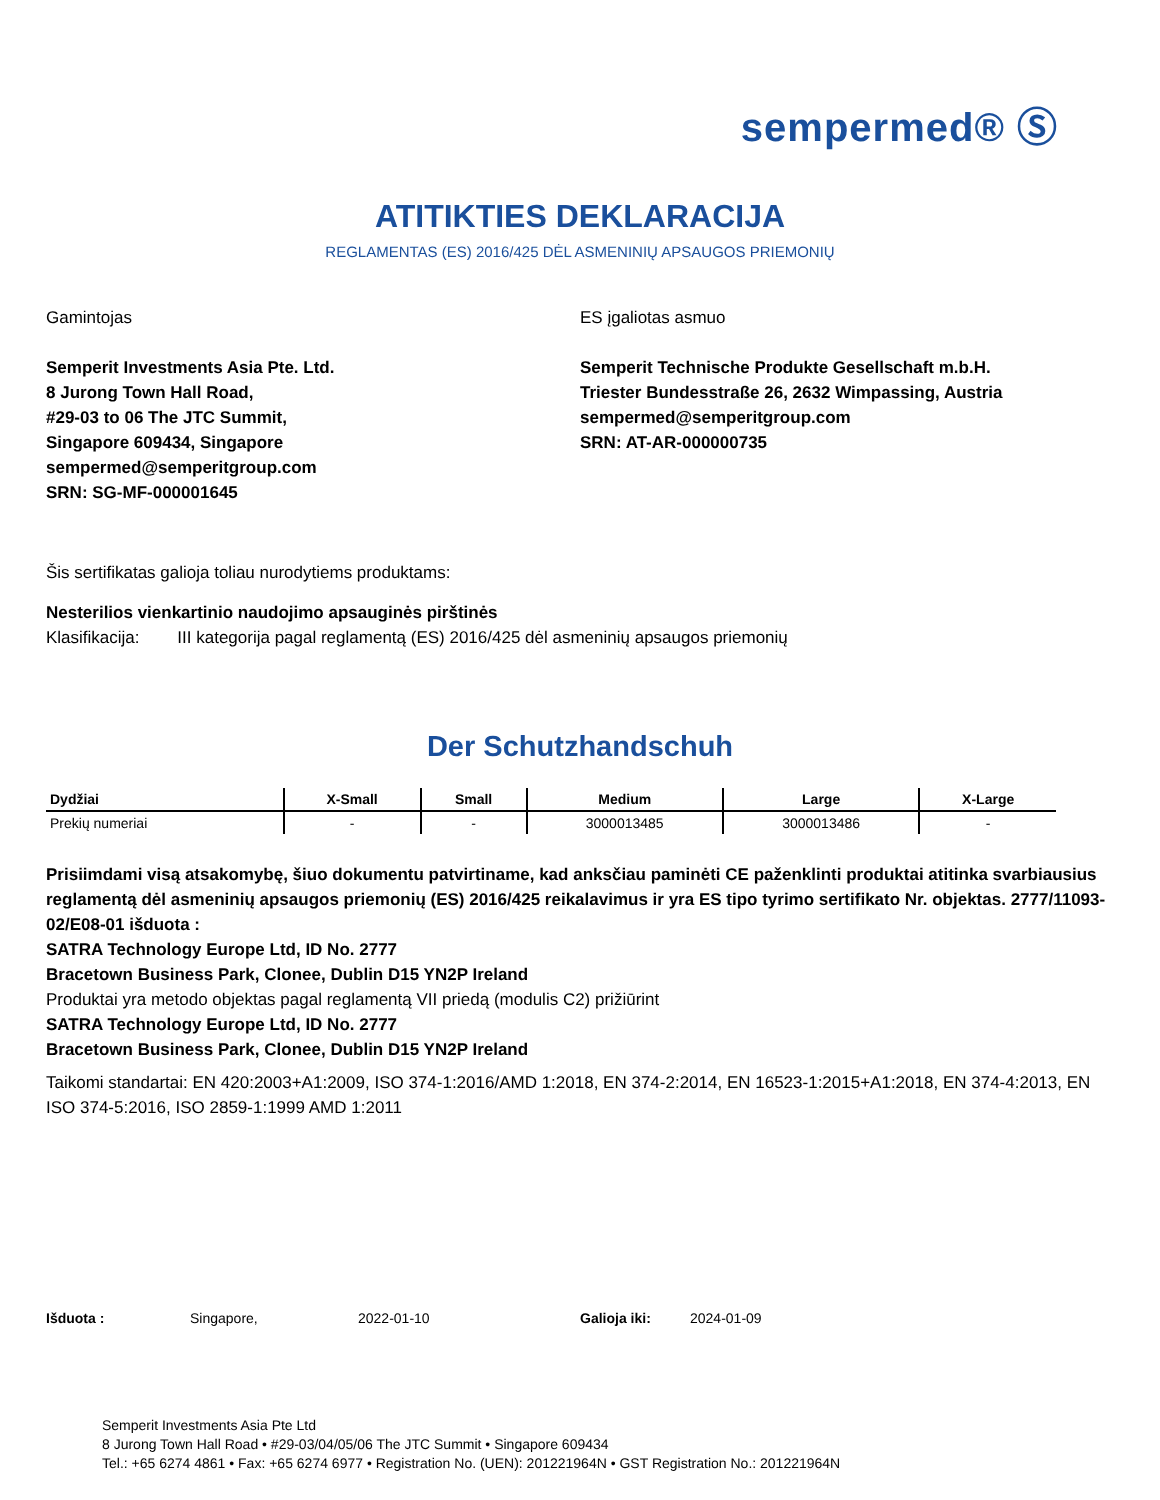sempermed® Ⓢ
ATITIKTIES DEKLARACIJA
REGLAMENTAS (ES) 2016/425 DĖL ASMENINIŲ APSAUGOS PRIEMONIŲ
Gamintojas
Semperit Investments Asia Pte. Ltd.
8 Jurong Town Hall Road,
#29-03 to 06 The JTC Summit,
Singapore 609434, Singapore
sempermed@semperitgroup.com
SRN: SG-MF-000001645
ES įgaliotas asmuo
Semperit Technische Produkte Gesellschaft m.b.H.
Triester Bundesstraße 26, 2632 Wimpassing, Austria
sempermed@semperitgroup.com
SRN: AT-AR-000000735
Šis sertifikatas galioja toliau nurodytiems produktams:
Nesterilios vienkartinio naudojimo apsauginės pirštinės
Klasifikacija: III kategorija pagal reglamentą (ES) 2016/425 dėl asmeninių apsaugos priemonių
Der Schutzhandschuh
| Dydžiai | X-Small | Small | Medium | Large | X-Large |
| --- | --- | --- | --- | --- | --- |
| Prekių numeriai | - | - | 3000013485 | 3000013486 | - |
Prisiimdami visą atsakomybę, šiuo dokumentu patvirtiname, kad anksčiau paminėti CE paženklinti produktai atitinka svarbiausius reglamentą dėl asmeninių apsaugos priemonių (ES) 2016/425 reikalavimus ir yra ES tipo tyrimo sertifikato Nr. objektas. 2777/11093-02/E08-01 išduota :
SATRA Technology Europe Ltd, ID No. 2777
Bracetown Business Park, Clonee, Dublin D15 YN2P Ireland
Produktai yra metodo objektas pagal reglamentą VII priedą (modulis C2) prižiūrint
SATRA Technology Europe Ltd, ID No. 2777
Bracetown Business Park, Clonee, Dublin D15 YN2P Ireland
Taikomi standartai: EN 420:2003+A1:2009, ISO 374-1:2016/AMD 1:2018, EN 374-2:2014, EN 16523-1:2015+A1:2018, EN 374-4:2013, EN ISO 374-5:2016, ISO 2859-1:1999 AMD 1:2011
Išduota : Singapore, 2022-01-10 Galioja iki: 2024-01-09
Semperit Investments Asia Pte Ltd
8 Jurong Town Hall Road • #29-03/04/05/06 The JTC Summit • Singapore 609434
Tel.: +65 6274 4861 • Fax: +65 6274 6977 • Registration No. (UEN): 201221964N • GST Registration No.: 201221964N